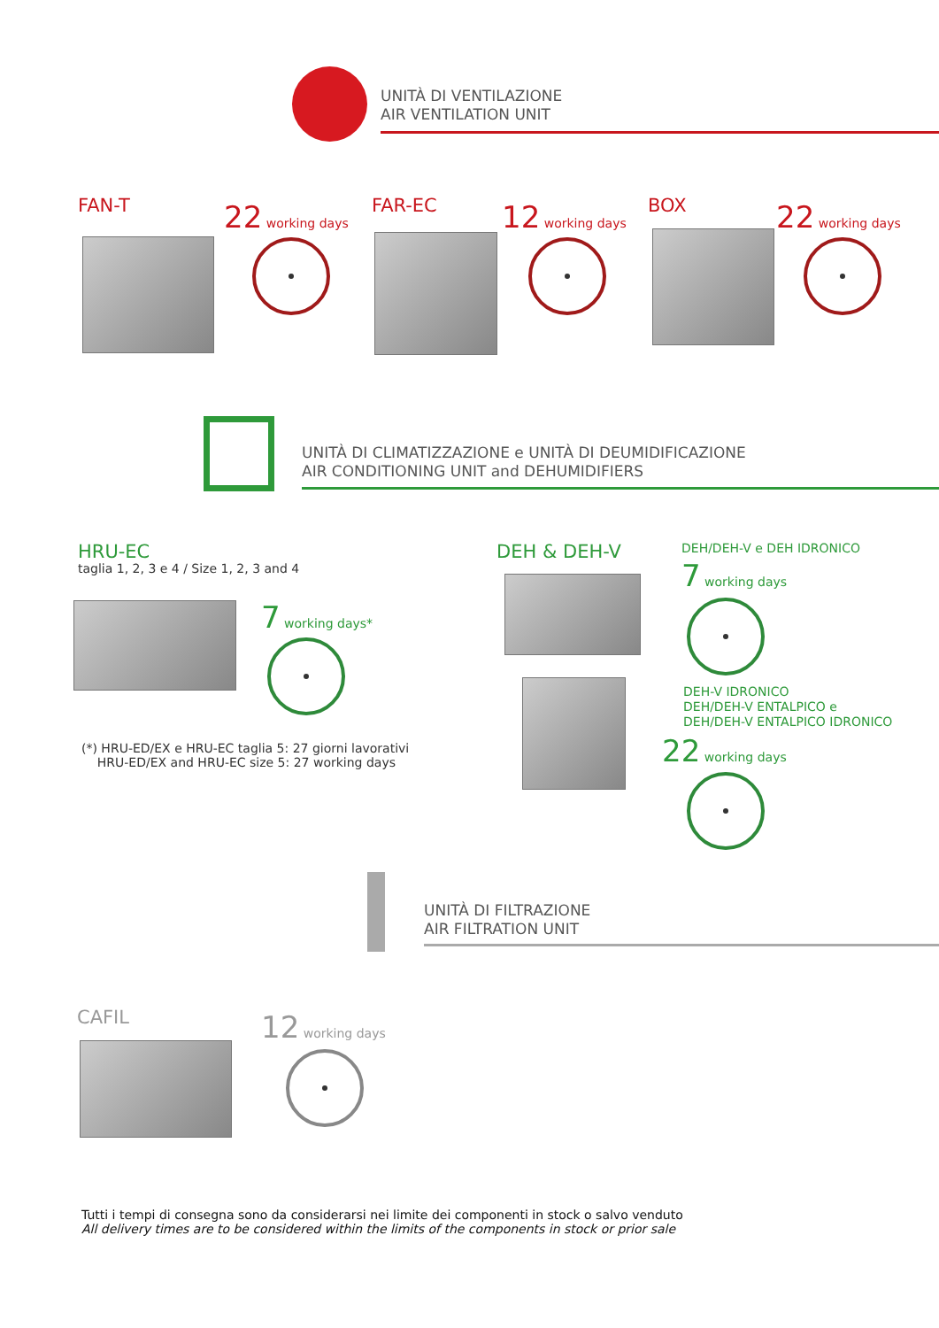UNITÀ DI VENTILAZIONE
AIR VENTILATION UNIT
FAN-T 22 working days FAR-EC 12 working days BOX 22 working days
UNITÀ DI CLIMATIZZAZIONE e UNITÀ DI DEUMIDIFICAZIONE
AIR CONDITIONING UNIT and DEHUMIDIFIERS
HRU-EC
taglia 1, 2, 3 e 4 / Size 1, 2, 3 and 4
7 working days*
(*) HRU-ED/EX e HRU-EC taglia 5: 27 giorni lavorativi
HRU-ED/EX and HRU-EC size 5: 27 working days
DEH & DEH-V DEH/DEH-V e DEH IDRONICO
7 working days
DEH-V IDRONICO
DEH/DEH-V ENTALPICO e
DEH/DEH-V ENTALPICO IDRONICO
22 working days
UNITÀ DI FILTRAZIONE
AIR FILTRATION UNIT
CAFIL 12 working days
Tutti i tempi di consegna sono da considerarsi nei limite dei componenti in stock o salvo venduto
All delivery times are to be considered within the limits of the components in stock or prior sale